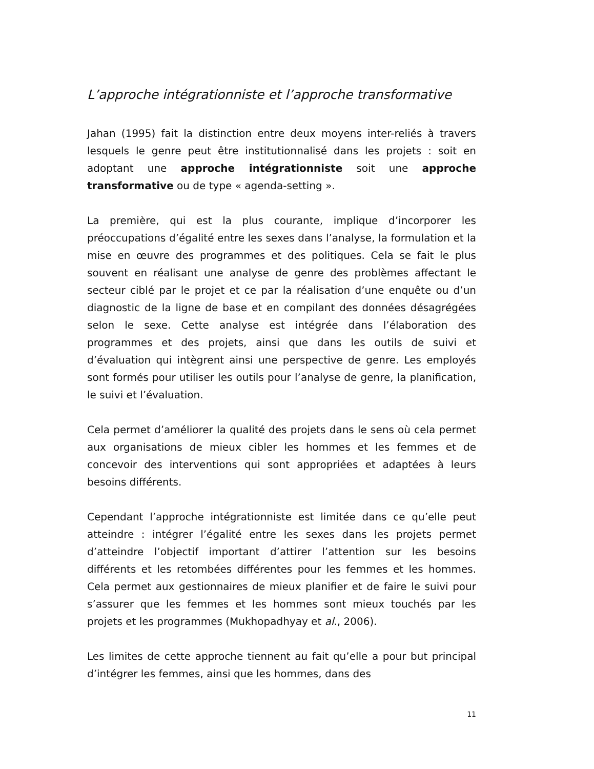L’approche intégrationniste et l’approche transformative
Jahan (1995) fait la distinction entre deux moyens inter-reliés à travers lesquels le genre peut être institutionnalisé dans les projets : soit en adoptant une approche intégrationniste soit une approche transformative ou de type « agenda-setting ».
La première, qui est la plus courante, implique d’incorporer les préoccupations d’égalité entre les sexes dans l’analyse, la formulation et la mise en œuvre des programmes et des politiques. Cela se fait le plus souvent en réalisant une analyse de genre des problèmes affectant le secteur ciblé par le projet et ce par la réalisation d’une enquête ou d’un diagnostic de la ligne de base et en compilant des données désagrégées selon le sexe. Cette analyse est intégrée dans l’élaboration des programmes et des projets, ainsi que dans les outils de suivi et d’évaluation qui intègrent ainsi une perspective de genre. Les employés sont formés pour utiliser les outils pour l’analyse de genre, la planification, le suivi et l’évaluation.
Cela permet d’améliorer la qualité des projets dans le sens où cela permet aux organisations de mieux cibler les hommes et les femmes et de concevoir des interventions qui sont appropriées et adaptées à leurs besoins différents.
Cependant l’approche intégrationniste est limitée dans ce qu’elle peut atteindre : intégrer l’égalité entre les sexes dans les projets permet d’atteindre l’objectif important d’attirer l’attention sur les besoins différents et les retombées différentes pour les femmes et les hommes. Cela permet aux gestionnaires de mieux planifier et de faire le suivi pour s’assurer que les femmes et les hommes sont mieux touchés par les projets et les programmes (Mukhopadhyay et al., 2006).
Les limites de cette approche tiennent au fait qu’elle a pour but principal d’intégrer les femmes, ainsi que les hommes, dans des
11